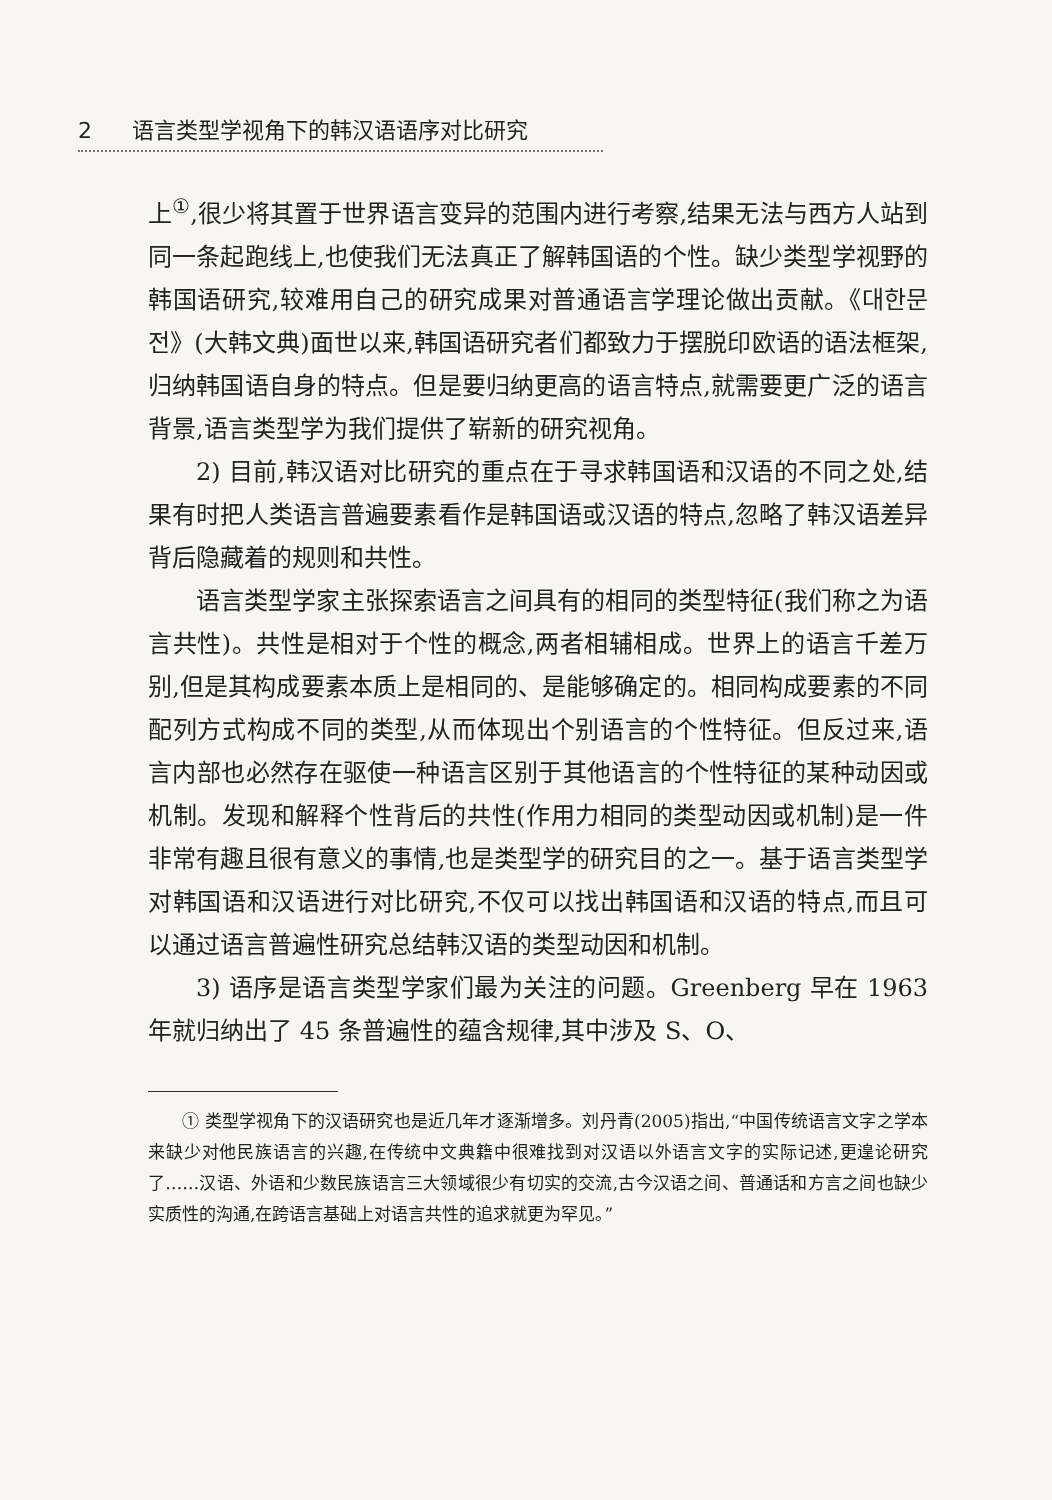2 语言类型学视角下的韩汉语语序对比研究
上<sup>①</sup>,很少将其置于世界语言变异的范围内进行考察,结果无法与西方人站到同一条起跑线上,也使我们无法真正了解韩国语的个性。缺少类型学视野的韩国语研究,较难用自己的研究成果对普通语言学理论做出贡献。《대한문전》(大韩文典)面世以来,韩国语研究者们都致力于摆脱印欧语的语法框架,归纳韩国语自身的特点。但是要归纳更高的语言特点,就需要更广泛的语言背景,语言类型学为我们提供了崭新的研究视角。
2) 目前,韩汉语对比研究的重点在于寻求韩国语和汉语的不同之处,结果有时把人类语言普遍要素看作是韩国语或汉语的特点,忽略了韩汉语差异背后隐藏着的规则和共性。
语言类型学家主张探索语言之间具有的相同的类型特征(我们称之为语言共性)。共性是相对于个性的概念,两者相辅相成。世界上的语言千差万别,但是其构成要素本质上是相同的、是能够确定的。相同构成要素的不同配列方式构成不同的类型,从而体现出个别语言的个性特征。但反过来,语言内部也必然存在驱使一种语言区别于其他语言的个性特征的某种动因或机制。发现和解释个性背后的共性(作用力相同的类型动因或机制)是一件非常有趣且很有意义的事情,也是类型学的研究目的之一。基于语言类型学对韩国语和汉语进行对比研究,不仅可以找出韩国语和汉语的特点,而且可以通过语言普遍性研究总结韩汉语的类型动因和机制。
3) 语序是语言类型学家们最为关注的问题。Greenberg 早在 1963 年就归纳出了 45 条普遍性的蕴含规律,其中涉及 S、O、
① 类型学视角下的汉语研究也是近几年才逐渐增多。刘丹青(2005)指出,“中国传统语言文字之学本来缺少对他民族语言的兴趣,在传统中文典籍中很难找到对汉语以外语言文字的实际记述,更遑论研究了……汉语、外语和少数民族语言三大领域很少有切实的交流,古今汉语之间、普通话和方言之间也缺少实质性的沟通,在跨语言基础上对语言共性的追求就更为罕见。”